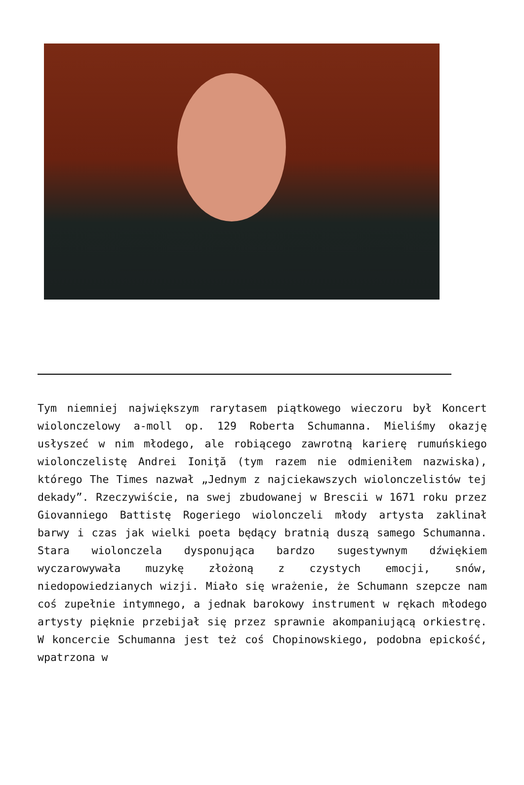Tym niemniej największym rarytasem piątkowego wieczoru był Koncert wiolonczelowy a-moll op. 129 Roberta Schumanna. Mieliśmy okazję usłyszeć w nim młodego, ale robiącego zawrotną karierę rumuńskiego wiolonczelistę Andrei Ioniţă (tym razem nie odmieniłem nazwiska), którego The Times nazwał „Jednym z najciekawszych wiolonczelistów tej dekady”. Rzeczywiście, na swej zbudowanej w Brescii w 1671 roku przez Giovanniego Battistę Rogeriego wiolonczeli młody artysta zaklinał barwy i czas jak wielki poeta będący bratnią duszą samego Schumanna. Stara wiolonczela dysponująca bardzo sugestywnym dźwiękiem wyczarowywała muzykę złożoną z czystych emocji, snów, niedopowiedzianych wizji. Miało się wrażenie, że Schumann szepcze nam coś zupełnie intymnego, a jednak barokowy instrument w rękach młodego artysty pięknie przebijał się przez sprawnie akompaniującą orkiestrę. W koncercie Schumanna jest też coś Chopinowskiego, podobna epickość, wpatrzona w